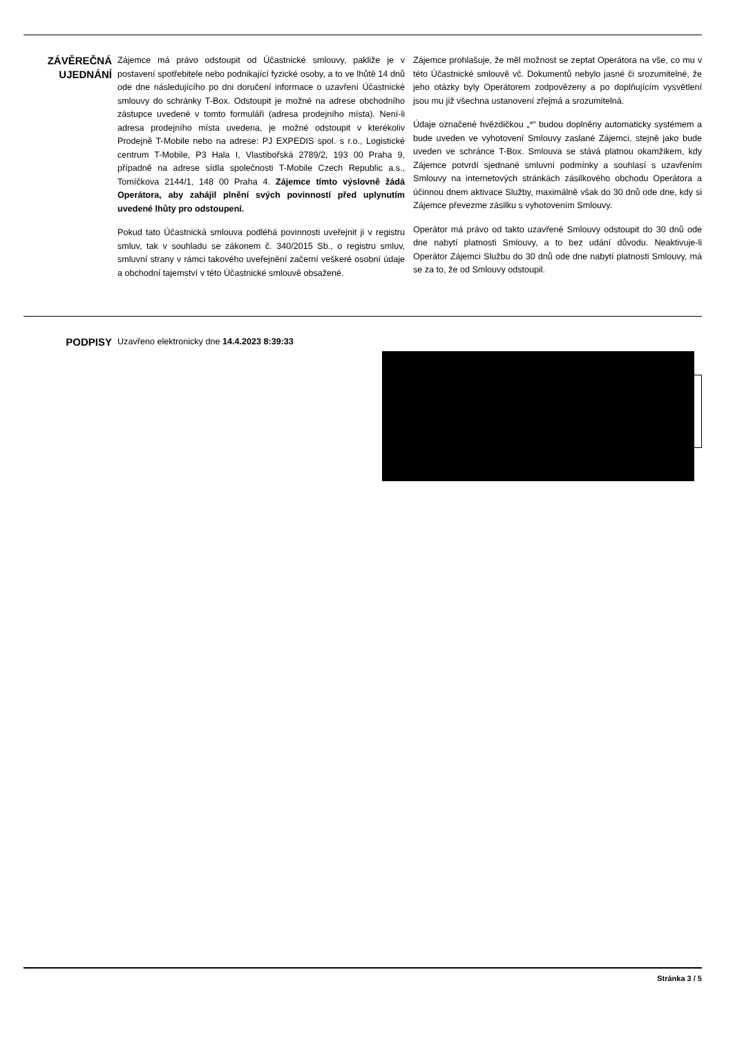ZÁVĚREČNÁ UJEDNÁNÍ
Zájemce má právo odstoupit od Účastnické smlouvy, pakliže je v postavení spotřebitele nebo podnikající fyzické osoby, a to ve lhůtě 14 dnů ode dne následujícího po dni doručení informace o uzavření Účastnické smlouvy do schránky T-Box. Odstoupit je možné na adrese obchodního zástupce uvedené v tomto formuláři (adresa prodejního místa). Není-li adresa prodejního místa uvedena, je možné odstoupit v kterékoliv Prodejně T-Mobile nebo na adrese: PJ EXPEDIS spol. s r.o., Logistické centrum T-Mobile, P3 Hala I, Vlastibořská 2789/2, 193 00 Praha 9, případně na adrese sídla společnosti T-Mobile Czech Republic a.s., Tomíčkova 2144/1, 148 00 Praha 4. Zájemce tímto výslovně žádá Operátora, aby zahájil plnění svých povinností před uplynutím uvedené lhůty pro odstoupení.
Pokud tato Účastnická smlouva podléhá povinnosti uveřejnit ji v registru smluv, tak v souhladu se zákonem č. 340/2015 Sb., o registru smluv, smluvní strany v rámci takového uveřejnění začerní veškeré osobní údaje a obchodní tajemství v této Účastnické smlouvě obsažené.
Zájemce prohlašuje, že měl možnost se zeptat Operátora na vše, co mu v této Účastnické smlouvě vč. Dokumentů nebylo jasné či srozumitelné, že jeho otázky byly Operátorem zodpovězeny a po doplňujícím vysvětlení jsou mu již všechna ustanovení zřejmá a srozumitelná.
Údaje označené hvězdičkou „*“ budou doplněny automaticky systémem a bude uveden ve vyhotovení Smlouvy zaslané Zájemci, stejně jako bude uveden ve schránce T-Box. Smlouva se stává platnou okamžikem, kdy Zájemce potvrdí sjednané smluvní podmínky a souhlasí s uzavřením Smlouvy na internetových stránkách zásilkového obchodu Operátora a účinnou dnem aktivace Služby, maximálně však do 30 dnů ode dne, kdy si Zájemce převezme zásilku s vyhotovením Smlouvy.
Operátor má právo od takto uzavřené Smlouvy odstoupit do 30 dnů ode dne nabytí platnosti Smlouvy, a to bez udání důvodu. Neaktivuje-li Operátor Zájemci Službu do 30 dnů ode dne nabytí platnosti Smlouvy, má se za to, že od Smlouvy odstoupil.
PODPISY
Uzavřeno elektronicky dne 14.4.2023 8:39:33
Stránka 3 / 5